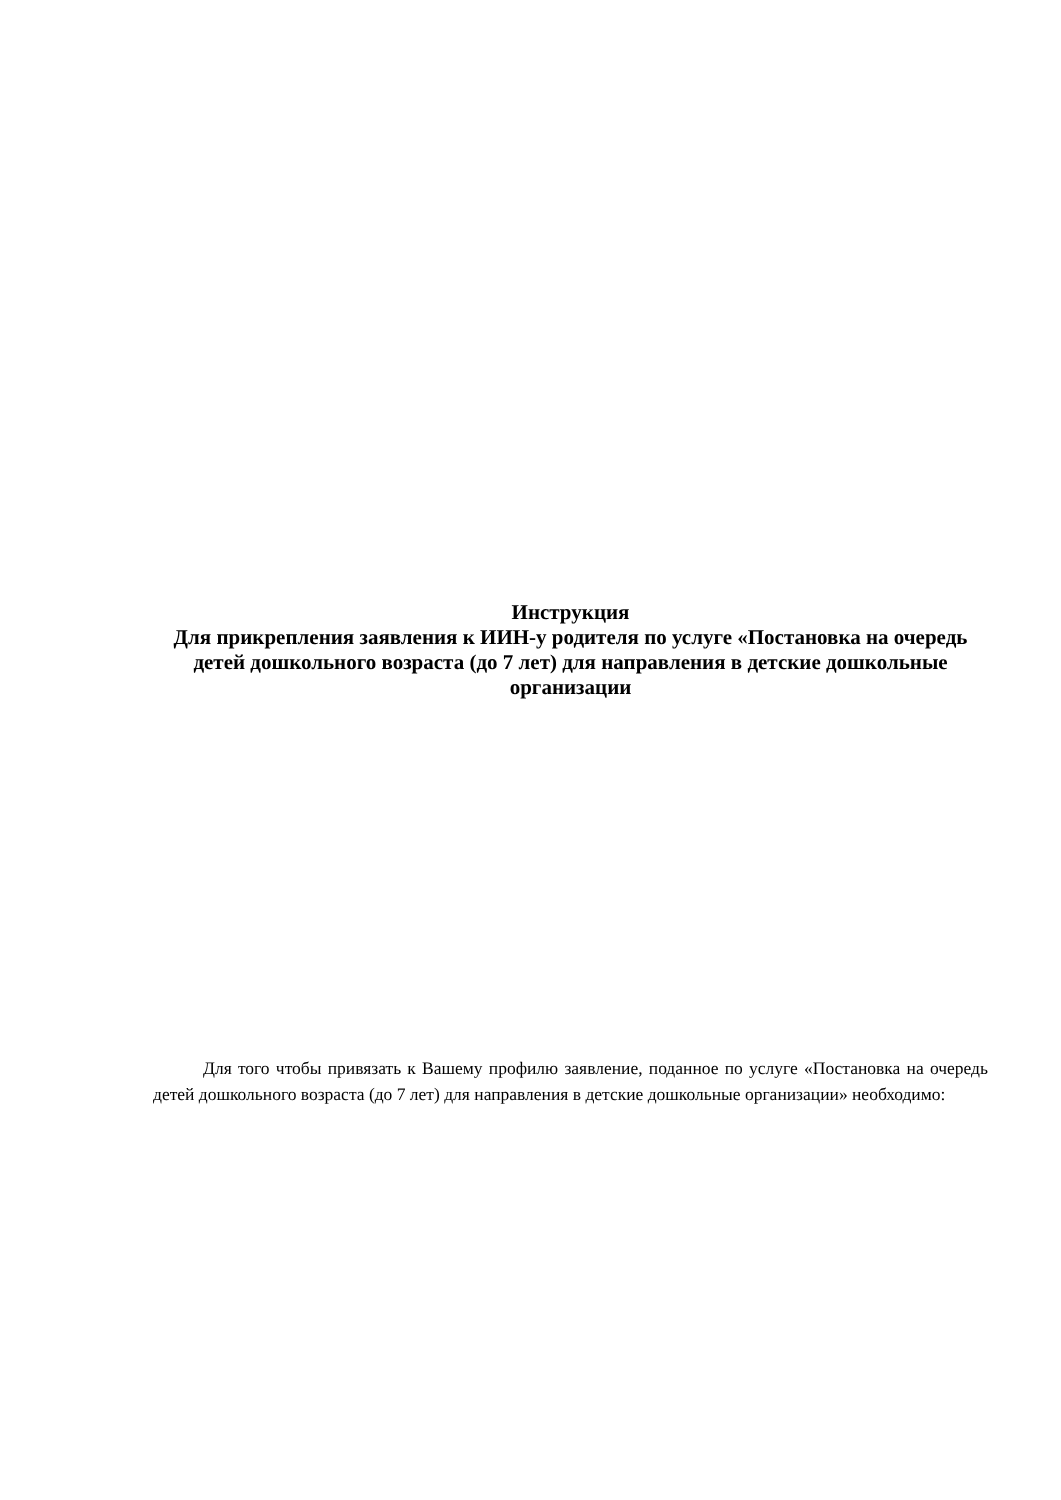Инструкция
Для прикрепления заявления к ИИН-у родителя по услуге «Постановка на очередь детей дошкольного возраста (до 7 лет) для направления в детские дошкольные организации
Для того чтобы привязать к Вашему профилю заявление, поданное по услуге «Постановка на очередь детей дошкольного возраста (до 7 лет) для направления в детские дошкольные организации» необходимо: